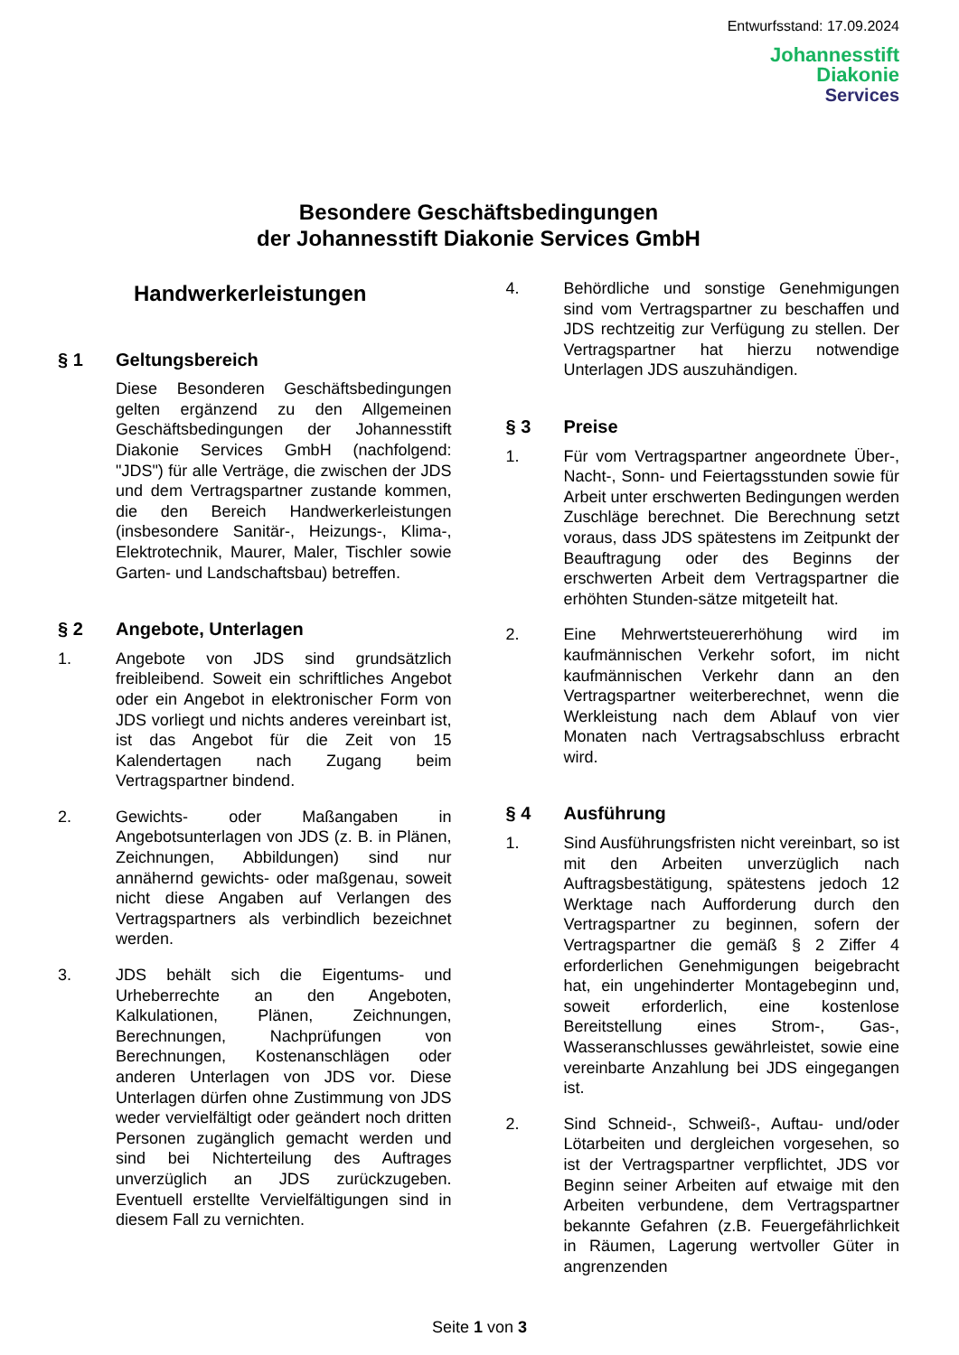Entwurfsstand: 17.09.2024
Johannesstift
Diakonie
Services
Besondere Geschäftsbedingungen
der Johannesstift Diakonie Services GmbH
Handwerkerleistungen
§ 1 Geltungsbereich
Diese Besonderen Geschäftsbedingungen gelten ergänzend zu den Allgemeinen Geschäftsbedingungen der Johannesstift Diakonie Services GmbH (nachfolgend: "JDS") für alle Verträge, die zwischen der JDS und dem Vertragspartner zustande kommen, die den Bereich Handwerkerleistungen (insbesondere Sanitär-, Heizungs-, Klima-, Elektrotechnik, Maurer, Maler, Tischler sowie Garten- und Landschaftsbau) betreffen.
§ 2 Angebote, Unterlagen
1. Angebote von JDS sind grundsätzlich freibleibend. Soweit ein schriftliches Angebot oder ein Angebot in elektronischer Form von JDS vorliegt und nichts anderes vereinbart ist, ist das Angebot für die Zeit von 15 Kalendertagen nach Zugang beim Vertragspartner bindend.
2. Gewichts- oder Maßangaben in Angebotsunterlagen von JDS (z. B. in Plänen, Zeichnungen, Abbildungen) sind nur annähernd gewichts- oder maßgenau, soweit nicht diese Angaben auf Verlangen des Vertragspartners als verbindlich bezeichnet werden.
3. JDS behält sich die Eigentums- und Urheberrechte an den Angeboten, Kalkulationen, Plänen, Zeichnungen, Berechnungen, Nachprüfungen von Berechnungen, Kostenanschlägen oder anderen Unterlagen von JDS vor. Diese Unterlagen dürfen ohne Zustimmung von JDS weder vervielfältigt oder geändert noch dritten Personen zugänglich gemacht werden und sind bei Nichterteilung des Auftrages unverzüglich an JDS zurückzugeben. Eventuell erstellte Vervielfältigungen sind in diesem Fall zu vernichten.
4. Behördliche und sonstige Genehmigungen sind vom Vertragspartner zu beschaffen und JDS rechtzeitig zur Verfügung zu stellen. Der Vertragspartner hat hierzu notwendige Unterlagen JDS auszuhändigen.
§ 3 Preise
1. Für vom Vertragspartner angeordnete Über-, Nacht-, Sonn- und Feiertagsstunden sowie für Arbeit unter erschwerten Bedingungen werden Zuschläge berechnet. Die Berechnung setzt voraus, dass JDS spätestens im Zeitpunkt der Beauftragung oder des Beginns der erschwerten Arbeit dem Vertragspartner die erhöhten Stunden-sätze mitgeteilt hat.
2. Eine Mehrwertsteuererhöhung wird im kaufmännischen Verkehr sofort, im nicht kaufmännischen Verkehr dann an den Vertragspartner weiterberechnet, wenn die Werkleistung nach dem Ablauf von vier Monaten nach Vertragsabschluss erbracht wird.
§ 4 Ausführung
1. Sind Ausführungsfristen nicht vereinbart, so ist mit den Arbeiten unverzüglich nach Auftragsbestätigung, spätestens jedoch 12 Werktage nach Aufforderung durch den Vertragspartner zu beginnen, sofern der Vertragspartner die gemäß § 2 Ziffer 4 erforderlichen Genehmigungen beigebracht hat, ein ungehinderter Montagebeginn und, soweit erforderlich, eine kostenlose Bereitstellung eines Strom-, Gas-, Wasseranschlusses gewährleistet, sowie eine vereinbarte Anzahlung bei JDS eingegangen ist.
2. Sind Schneid-, Schweiß-, Auftau- und/oder Lötarbeiten und dergleichen vorgesehen, so ist der Vertragspartner verpflichtet, JDS vor Beginn seiner Arbeiten auf etwaige mit den Arbeiten verbundene, dem Vertragspartner bekannte Gefahren (z.B. Feuergefährlichkeit in Räumen, Lagerung wertvoller Güter in angrenzenden
Seite 1 von 3